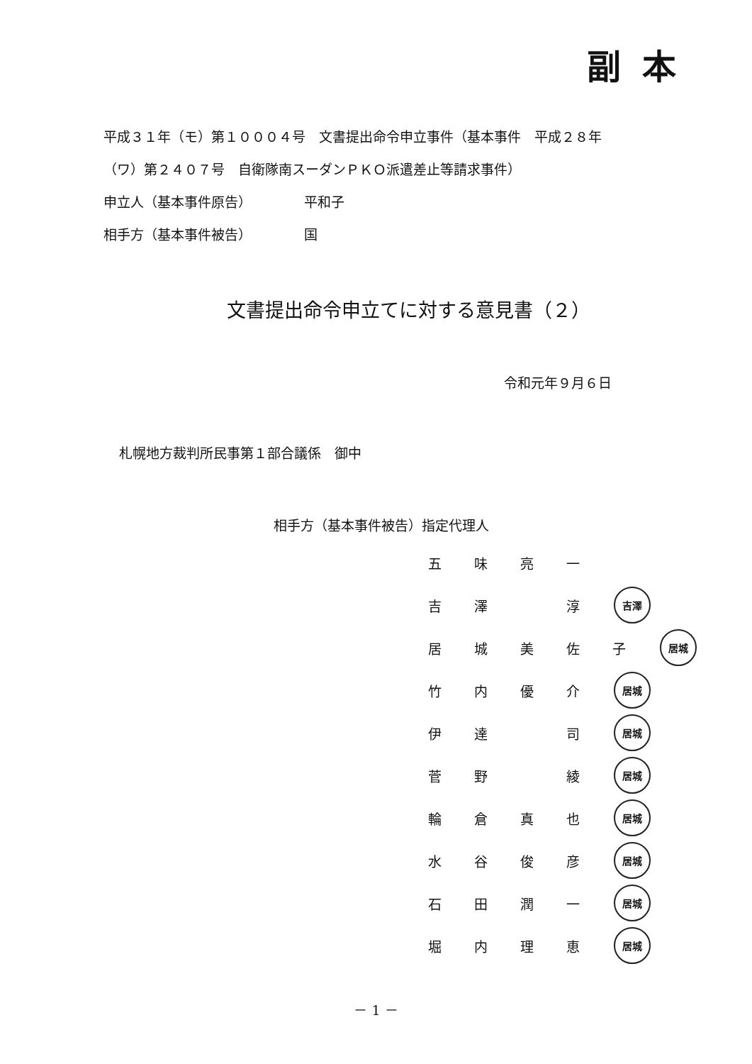副本
平成３１年（モ）第１０００４号　文書提出命令申立事件（基本事件　平成２８年
（ワ）第２４０７号　自衛隊南スーダンＰＫＯ派遣差止等請求事件）
申立人（基本事件原告） 平和子
相手方（基本事件被告） 国
文書提出命令申立てに対する意見書（２）
令和元年９月６日
札幌地方裁判所民事第１部合議係　御中
相手方（基本事件被告）指定代理人
五味亮一
吉澤 淳 吉澤
居城美佐子 居城
竹内優介 居城
伊達 司 居城
菅野 綾 居城
輪倉真也 居城
水谷俊彦 居城
石田潤一 居城
堀内理恵 居城
－ 1 －